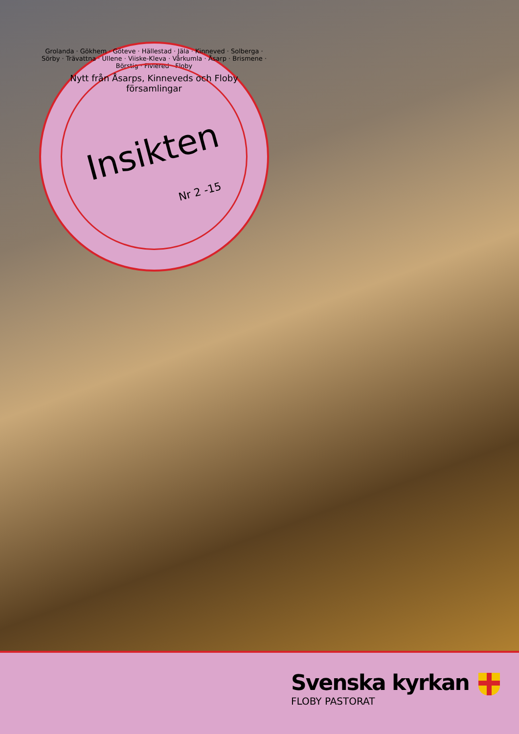Grolanda · Gökhem · Göteve · Hällestad · Jäla · Kinneved · Solberga · Sörby · Trävattna · Ullene · Viiske-Kleva · Vårkumla · Åsarp · Brismene · Börstig · Fivlered · Floby
Nytt från Åsarps, Kinneveds och Floby församlingar
Insikten
Nr 2 -15
Svenska kyrkan
FLOBY PASTORAT